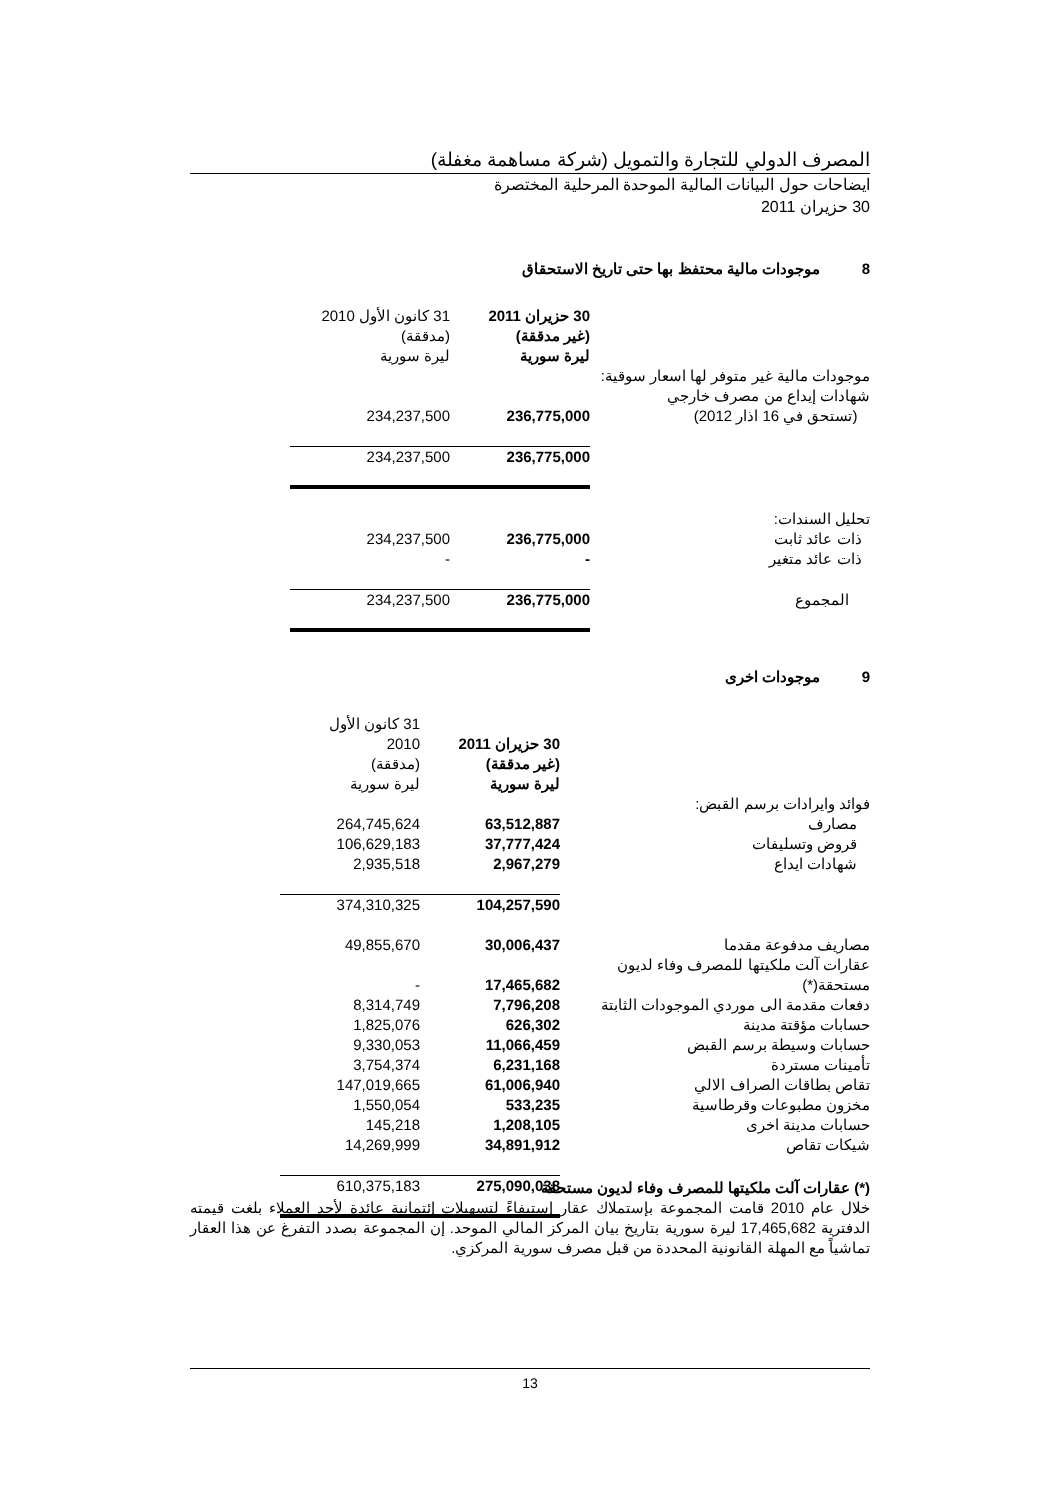المصرف الدولي للتجارة والتمويل (شركة مساهمة مغفلة)
ايضاحات حول البيانات المالية الموحدة المرحلية المختصرة
30 حزيران 2011
8 موجودات مالية محتفظ بها حتى تاريخ الاستحقاق
| | 30 حزيران 2011 (غير مدققة) ليرة سورية | 31 كانون الأول 2010 (مدققة) ليرة سورية | |
| --- | --- | --- | --- |
| موجودات مالية غير متوفر لها اسعار سوقية: | | | |
| شهادات إيداع من مصرف خارجي | | | |
| (تستحق في 16 اذار 2012) | 236,775,000 | 234,237,500 | |
| | 236,775,000 | 234,237,500 | |
| تحليل السندات: | | | |
| ذات عائد ثابت | 236,775,000 | 234,237,500 | |
| ذات عائد متغير | - | - | |
| المجموع | 236,775,000 | 234,237,500 | |
9 موجودات اخرى
| | 30 حزيران 2011 (غير مدققة) ليرة سورية | 31 كانون الأول 2010 (مدققة) ليرة سورية | |
| --- | --- | --- | --- |
| فوائد وايرادات برسم القبض: | | | |
| مصارف | 63,512,887 | 264,745,624 | |
| قروض وتسليفات | 37,777,424 | 106,629,183 | |
| شهادات ايداع | 2,967,279 | 2,935,518 | |
| | 104,257,590 | 374,310,325 | |
| مصاريف مدفوعة مقدما | 30,006,437 | 49,855,670 | |
| عقارات آلت ملكيتها للمصرف وفاء لديون مستحقة(*) | 17,465,682 | - | |
| دفعات مقدمة الى موردي الموجودات الثابتة | 7,796,208 | 8,314,749 | |
| حسابات مؤقتة مدينة | 626,302 | 1,825,076 | |
| حسابات وسيطة برسم القبض | 11,066,459 | 9,330,053 | |
| تأمينات مستردة | 6,231,168 | 3,754,374 | |
| تقاص بطاقات الصراف الالي | 61,006,940 | 147,019,665 | |
| مخزون مطبوعات وقرطاسية | 533,235 | 1,550,054 | |
| حسابات مدينة اخرى | 1,208,105 | 145,218 | |
| شيكات تقاص | 34,891,912 | 14,269,999 | |
| | 275,090,038 | 610,375,183 | |
(*) عقارات آلت ملكيتها للمصرف وفاء لديون مستحقة
خلال عام 2010 قامت المجموعة بإستملاك عقار إستيفاءً لتسهيلات إئتمانية عائدة لأحد العملاء بلغت قيمته الدفترية 17,465,682 ليرة سورية بتاريخ بيان المركز المالي الموحد. إن المجموعة بصدد التفرغ عن هذا العقار تماشياً مع المهلة القانونية المحددة من قبل مصرف سورية المركزي.
13